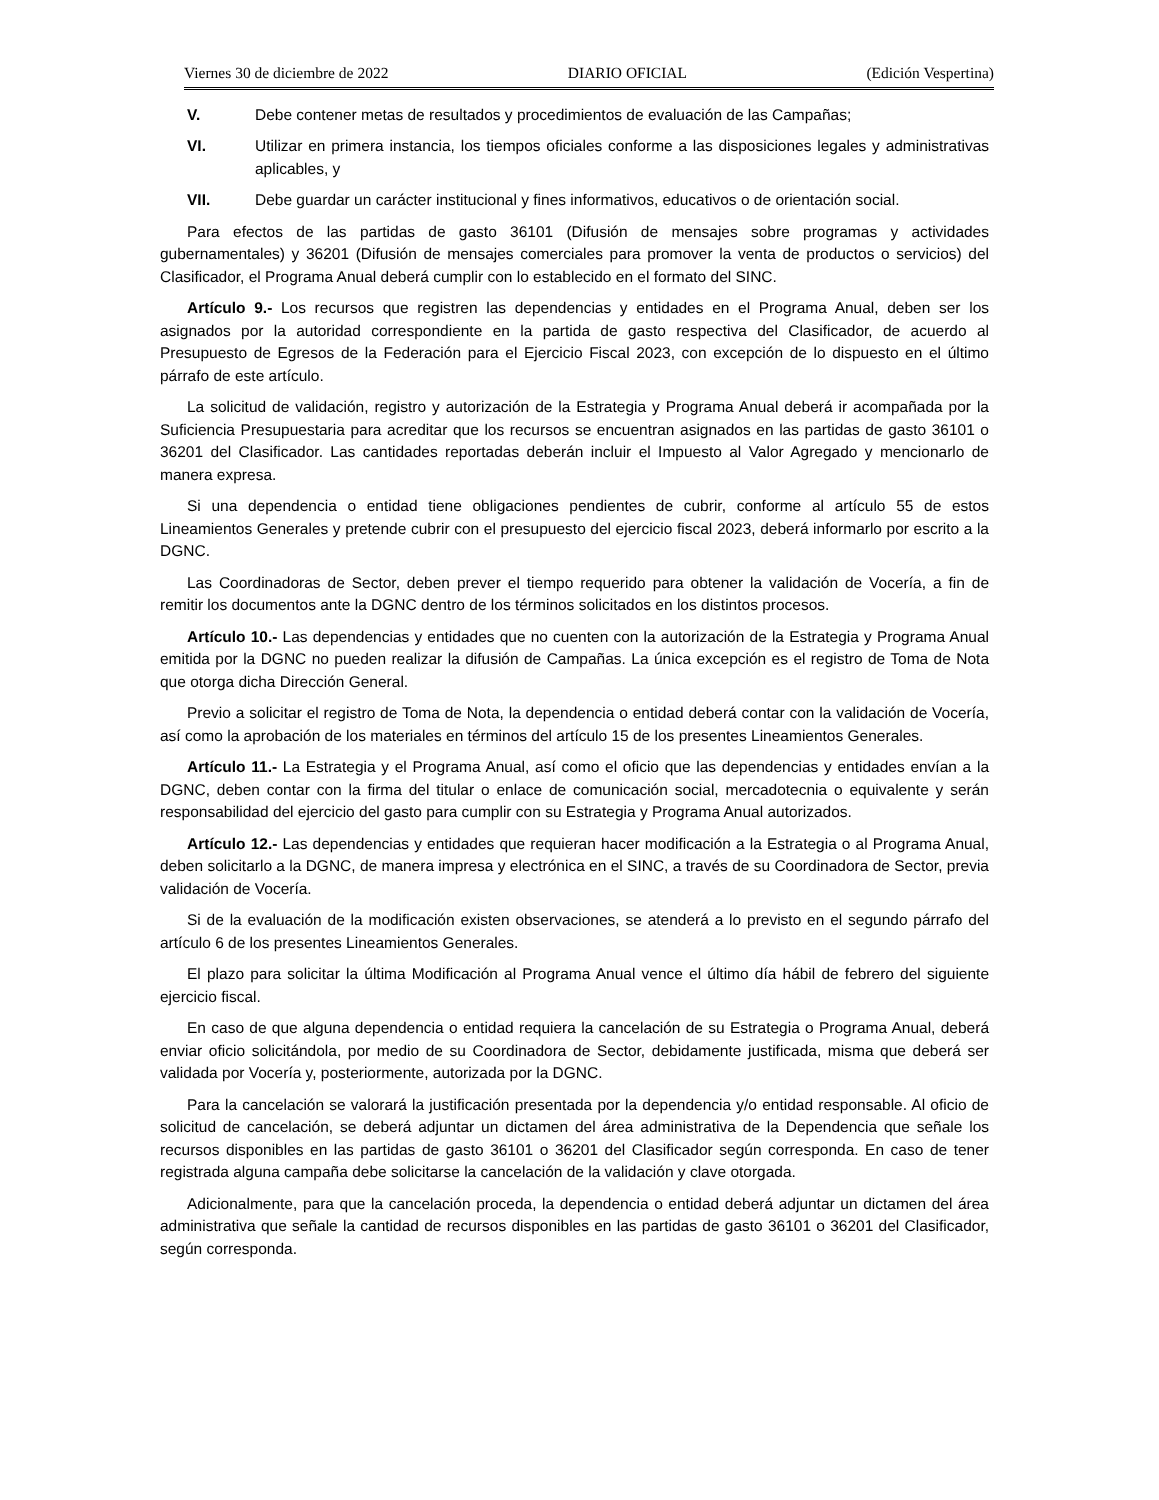Viernes 30 de diciembre de 2022 DIARIO OFICIAL (Edición Vespertina)
V. Debe contener metas de resultados y procedimientos de evaluación de las Campañas;
VI. Utilizar en primera instancia, los tiempos oficiales conforme a las disposiciones legales y administrativas aplicables, y
VII. Debe guardar un carácter institucional y fines informativos, educativos o de orientación social.
Para efectos de las partidas de gasto 36101 (Difusión de mensajes sobre programas y actividades gubernamentales) y 36201 (Difusión de mensajes comerciales para promover la venta de productos o servicios) del Clasificador, el Programa Anual deberá cumplir con lo establecido en el formato del SINC.
Artículo 9.- Los recursos que registren las dependencias y entidades en el Programa Anual, deben ser los asignados por la autoridad correspondiente en la partida de gasto respectiva del Clasificador, de acuerdo al Presupuesto de Egresos de la Federación para el Ejercicio Fiscal 2023, con excepción de lo dispuesto en el último párrafo de este artículo.
La solicitud de validación, registro y autorización de la Estrategia y Programa Anual deberá ir acompañada por la Suficiencia Presupuestaria para acreditar que los recursos se encuentran asignados en las partidas de gasto 36101 o 36201 del Clasificador. Las cantidades reportadas deberán incluir el Impuesto al Valor Agregado y mencionarlo de manera expresa.
Si una dependencia o entidad tiene obligaciones pendientes de cubrir, conforme al artículo 55 de estos Lineamientos Generales y pretende cubrir con el presupuesto del ejercicio fiscal 2023, deberá informarlo por escrito a la DGNC.
Las Coordinadoras de Sector, deben prever el tiempo requerido para obtener la validación de Vocería, a fin de remitir los documentos ante la DGNC dentro de los términos solicitados en los distintos procesos.
Artículo 10.- Las dependencias y entidades que no cuenten con la autorización de la Estrategia y Programa Anual emitida por la DGNC no pueden realizar la difusión de Campañas. La única excepción es el registro de Toma de Nota que otorga dicha Dirección General.
Previo a solicitar el registro de Toma de Nota, la dependencia o entidad deberá contar con la validación de Vocería, así como la aprobación de los materiales en términos del artículo 15 de los presentes Lineamientos Generales.
Artículo 11.- La Estrategia y el Programa Anual, así como el oficio que las dependencias y entidades envían a la DGNC, deben contar con la firma del titular o enlace de comunicación social, mercadotecnia o equivalente y serán responsabilidad del ejercicio del gasto para cumplir con su Estrategia y Programa Anual autorizados.
Artículo 12.- Las dependencias y entidades que requieran hacer modificación a la Estrategia o al Programa Anual, deben solicitarlo a la DGNC, de manera impresa y electrónica en el SINC, a través de su Coordinadora de Sector, previa validación de Vocería.
Si de la evaluación de la modificación existen observaciones, se atenderá a lo previsto en el segundo párrafo del artículo 6 de los presentes Lineamientos Generales.
El plazo para solicitar la última Modificación al Programa Anual vence el último día hábil de febrero del siguiente ejercicio fiscal.
En caso de que alguna dependencia o entidad requiera la cancelación de su Estrategia o Programa Anual, deberá enviar oficio solicitándola, por medio de su Coordinadora de Sector, debidamente justificada, misma que deberá ser validada por Vocería y, posteriormente, autorizada por la DGNC.
Para la cancelación se valorará la justificación presentada por la dependencia y/o entidad responsable. Al oficio de solicitud de cancelación, se deberá adjuntar un dictamen del área administrativa de la Dependencia que señale los recursos disponibles en las partidas de gasto 36101 o 36201 del Clasificador según corresponda. En caso de tener registrada alguna campaña debe solicitarse la cancelación de la validación y clave otorgada.
Adicionalmente, para que la cancelación proceda, la dependencia o entidad deberá adjuntar un dictamen del área administrativa que señale la cantidad de recursos disponibles en las partidas de gasto 36101 o 36201 del Clasificador, según corresponda.